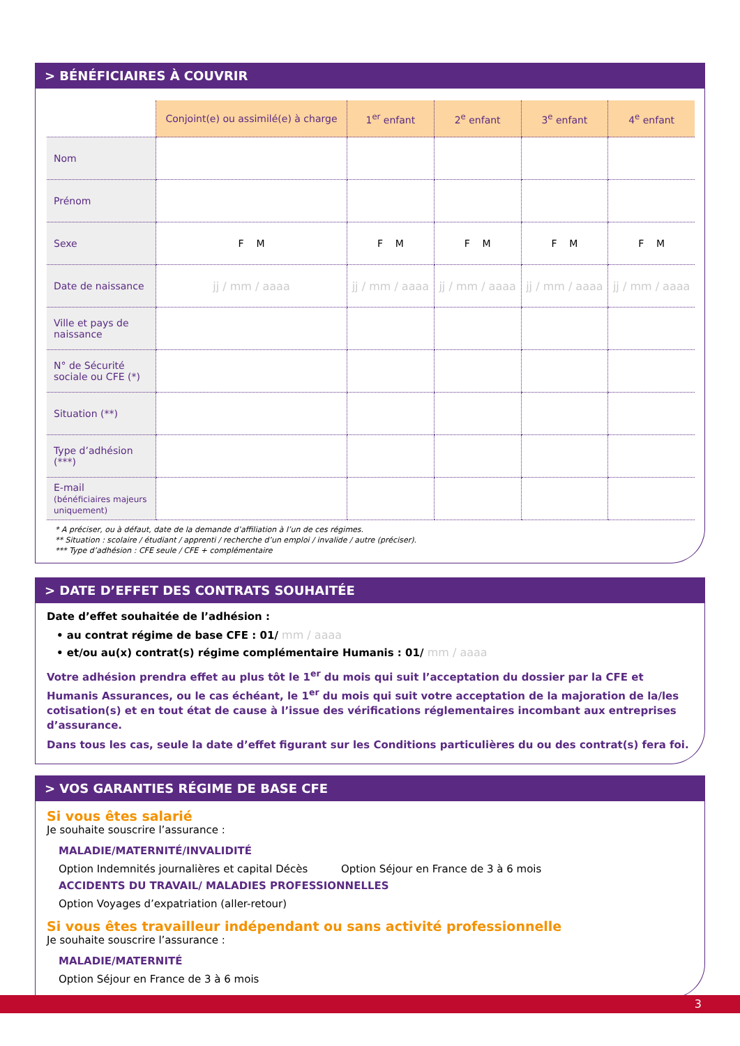> BÉNÉFICIAIRES À COUVRIR
| | Conjoint(e) ou assimilé(e) à charge | 1<sup>er</sup> enfant | 2<sup>e</sup> enfant | 3<sup>e</sup> enfant | 4<sup>e</sup> enfant |
| --- | --- | --- | --- | --- | --- |
| Nom | | | | | |
| Prénom | | | | | |
| Sexe | F M | F M | F M | F M | F M |
| Date de naissance | jj / mm / aaaa | jj / mm / aaaa | jj / mm / aaaa | jj / mm / aaaa | jj / mm / aaaa |
| Ville et pays de naissance | | | | | |
| N° de Sécurité sociale ou CFE (*) | | | | | |
| Situation (**) | | | | | |
| Type d’adhésion (***) | | | | | |
| E-mail (bénéficiaires majeurs uniquement) | | | | | |
* A préciser, ou à défaut, date de la demande d’affiliation à l’un de ces régimes.
** Situation : scolaire / étudiant / apprenti / recherche d’un emploi / invalide / autre (préciser).
*** Type d’adhésion : CFE seule / CFE + complémentaire
> DATE D’EFFET DES CONTRATS SOUHAITÉE
Date d’effet souhaitée de l’adhésion :
• au contrat régime de base CFE : 01/ mm / aaaa
• et/ou au(x) contrat(s) régime complémentaire Humanis : 01/ mm / aaaa
Votre adhésion prendra effet au plus tôt le 1<sup>er</sup> du mois qui suit l’acceptation du dossier par la CFE et Humanis Assurances, ou le cas échéant, le 1<sup>er</sup> du mois qui suit votre acceptation de la majoration de la/les cotisation(s) et en tout état de cause à l’issue des vérifications réglementaires incombant aux entreprises d’assurance.
Dans tous les cas, seule la date d’effet figurant sur les Conditions particulières du ou des contrat(s) fera foi.
> VOS GARANTIES RÉGIME DE BASE CFE
Si vous êtes salarié
Je souhaite souscrire l’assurance :
MALADIE/MATERNITÉ/INVALIDITÉ
Option Indemnités journalières et capital Décès Option Séjour en France de 3 à 6 mois
ACCIDENTS DU TRAVAIL/ MALADIES PROFESSIONNELLES
Option Voyages d’expatriation (aller-retour)
Si vous êtes travailleur indépendant ou sans activité professionnelle
Je souhaite souscrire l’assurance :
MALADIE/MATERNITÉ
Option Séjour en France de 3 à 6 mois
3